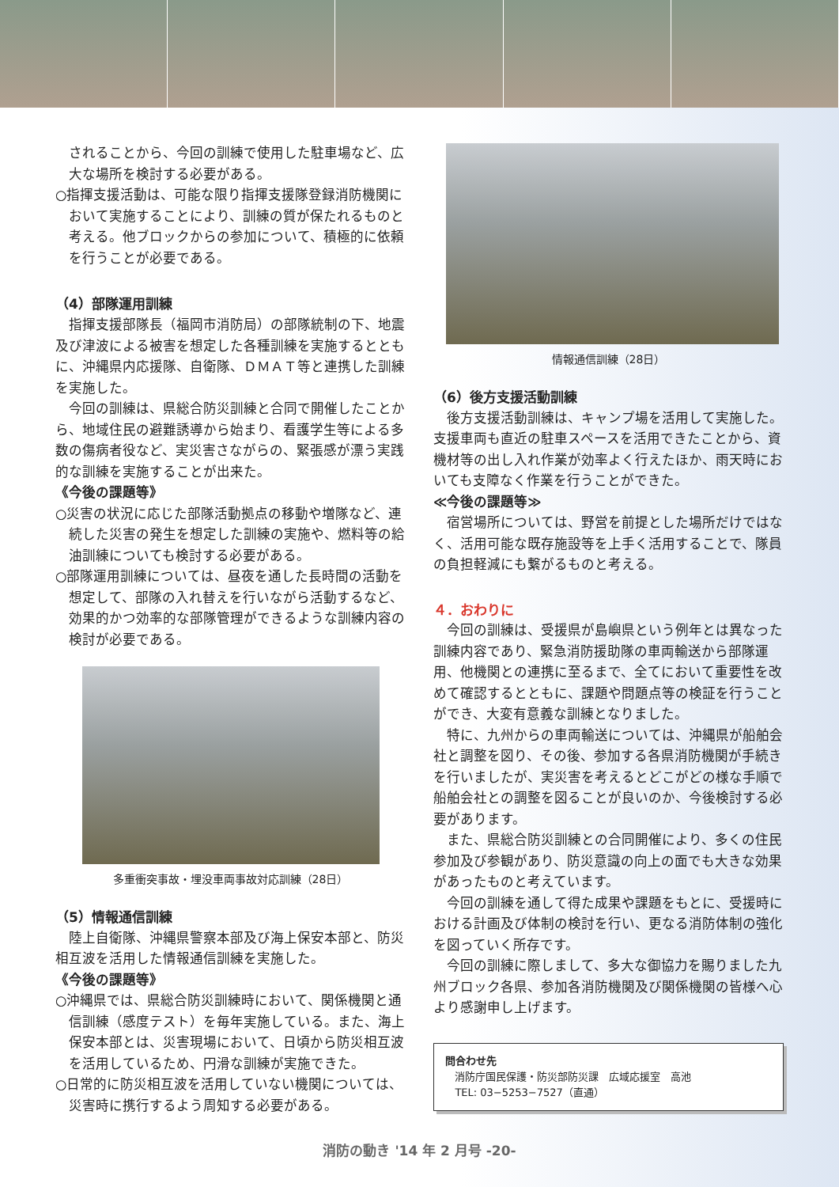されることから、今回の訓練で使用した駐車場など、広大な場所を検討する必要がある。
○指揮支援活動は、可能な限り指揮支援隊登録消防機関において実施することにより、訓練の質が保たれるものと考える。他ブロックからの参加について、積極的に依頼を行うことが必要である。
（4）部隊運用訓練
指揮支援部隊長（福岡市消防局）の部隊統制の下、地震及び津波による被害を想定した各種訓練を実施するとともに、沖縄県内応援隊、自衛隊、ＤＭＡＴ等と連携した訓練を実施した。
今回の訓練は、県総合防災訓練と合同で開催したことから、地域住民の避難誘導から始まり、看護学生等による多数の傷病者役など、実災害さながらの、緊張感が漂う実践的な訓練を実施することが出来た。
《今後の課題等》
○災害の状況に応じた部隊活動拠点の移動や増隊など、連続した災害の発生を想定した訓練の実施や、燃料等の給油訓練についても検討する必要がある。
○部隊運用訓練については、昼夜を通した長時間の活動を想定して、部隊の入れ替えを行いながら活動するなど、効果的かつ効率的な部隊管理ができるような訓練内容の検討が必要である。
多重衝突事故・埋没車両事故対応訓練（28日）
（5）情報通信訓練
陸上自衛隊、沖縄県警察本部及び海上保安本部と、防災相互波を活用した情報通信訓練を実施した。
《今後の課題等》
○沖縄県では、県総合防災訓練時において、関係機関と通信訓練（感度テスト）を毎年実施している。また、海上保安本部とは、災害現場において、日頃から防災相互波を活用しているため、円滑な訓練が実施できた。
○日常的に防災相互波を活用していない機関については、災害時に携行するよう周知する必要がある。
情報通信訓練（28日）
（6）後方支援活動訓練
後方支援活動訓練は、キャンプ場を活用して実施した。支援車両も直近の駐車スペースを活用できたことから、資機材等の出し入れ作業が効率よく行えたほか、雨天時においても支障なく作業を行うことができた。
≪今後の課題等≫
宿営場所については、野営を前提とした場所だけではなく、活用可能な既存施設等を上手く活用することで、隊員の負担軽減にも繋がるものと考える。
４．おわりに
今回の訓練は、受援県が島嶼県という例年とは異なった訓練内容であり、緊急消防援助隊の車両輸送から部隊運用、他機関との連携に至るまで、全てにおいて重要性を改めて確認するとともに、課題や問題点等の検証を行うことができ、大変有意義な訓練となりました。
特に、九州からの車両輸送については、沖縄県が船舶会社と調整を図り、その後、参加する各県消防機関が手続きを行いましたが、実災害を考えるとどこがどの様な手順で船舶会社との調整を図ることが良いのか、今後検討する必要があります。
また、県総合防災訓練との合同開催により、多くの住民参加及び参観があり、防災意識の向上の面でも大きな効果があったものと考えています。
今回の訓練を通して得た成果や課題をもとに、受援時における計画及び体制の検討を行い、更なる消防体制の強化を図っていく所存です。
今回の訓練に際しまして、多大な御協力を賜りました九州ブロック各県、参加各消防機関及び関係機関の皆様へ心より感謝申し上げます。
問合わせ先
消防庁国民保護・防災部防災課　広域応援室　高池
TEL: 03−5253−7527（直通）
消防の動き '14 年 2 月号 -20-